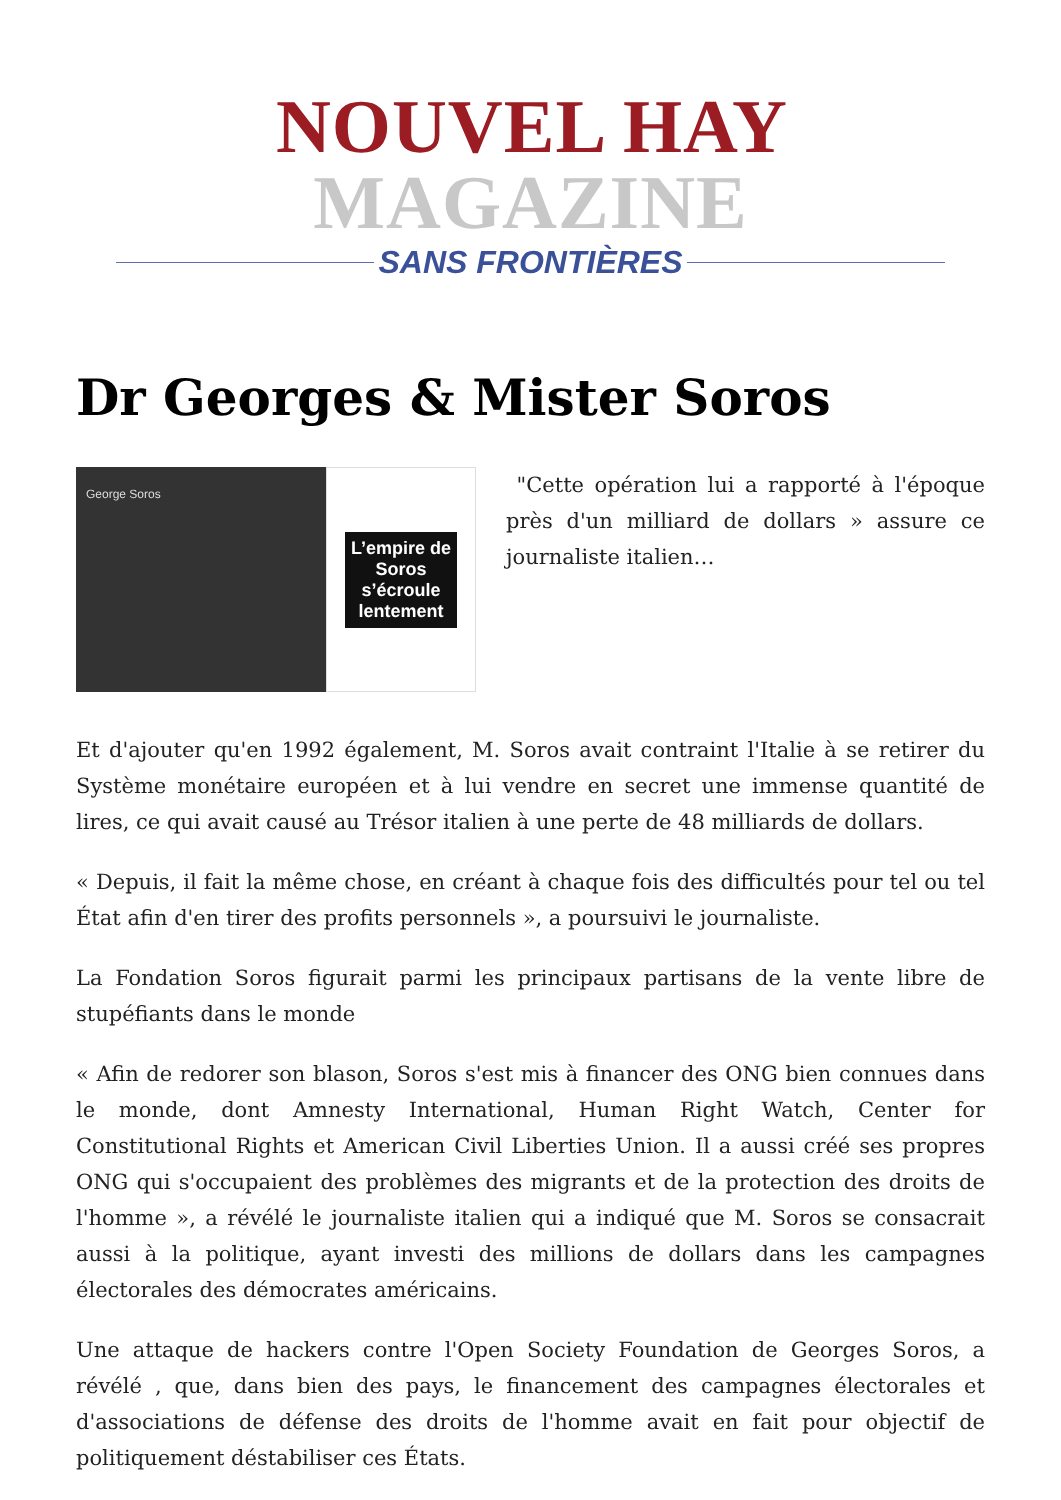NOUVEL HAY MAGAZINE
SANS FRONTIÈRES
Dr Georges & Mister Soros
George Soros
L’empire de
Soros
s’écroule
lentement
"Cette opération lui a rapporté à l'époque près d'un milliard de dollars » assure ce journaliste italien…
Et d'ajouter qu'en 1992 également, M. Soros avait contraint l'Italie à se retirer du Système monétaire européen et à lui vendre en secret une immense quantité de lires, ce qui avait causé au Trésor italien à une perte de 48 milliards de dollars.
« Depuis, il fait la même chose, en créant à chaque fois des difficultés pour tel ou tel État afin d'en tirer des profits personnels », a poursuivi le journaliste.
La Fondation Soros figurait parmi les principaux partisans de la vente libre de stupéfiants dans le monde
« Afin de redorer son blason, Soros s'est mis à financer des ONG bien connues dans le monde, dont Amnesty International, Human Right Watch, Center for Constitutional Rights et American Civil Liberties Union. Il a aussi créé ses propres ONG qui s'occupaient des problèmes des migrants et de la protection des droits de l'homme », a révélé le journaliste italien qui a indiqué que M. Soros se consacrait aussi à la politique, ayant investi des millions de dollars dans les campagnes électorales des démocrates américains.
Une attaque de hackers contre l'Open Society Foundation de Georges Soros, a révélé , que, dans bien des pays, le financement des campagnes électorales et d'associations de défense des droits de l'homme avait en fait pour objectif de politiquement déstabiliser ces États.